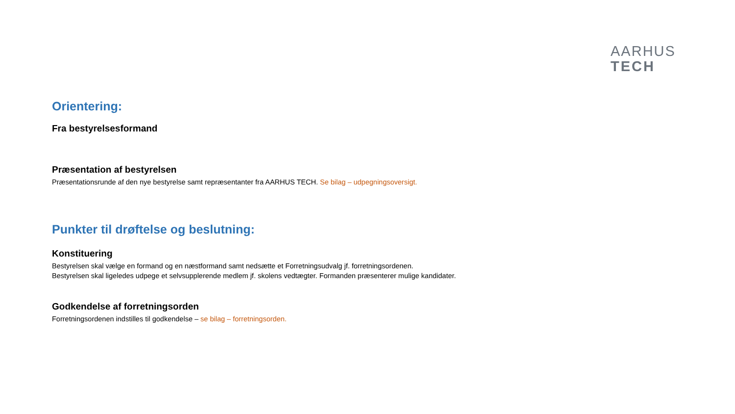AARHUS
TECH
Orientering:
Fra bestyrelsesformand
Præsentation af bestyrelsen
Præsentationsrunde af den nye bestyrelse samt repræsentanter fra AARHUS TECH. Se bilag – udpegningsoversigt.
Punkter til drøftelse og beslutning:
Konstituering
Bestyrelsen skal vælge en formand og en næstformand samt nedsætte et Forretningsudvalg jf. forretningsordenen.
Bestyrelsen skal ligeledes udpege et selvsupplerende medlem jf. skolens vedtægter. Formanden præsenterer mulige kandidater.
Godkendelse af forretningsorden
Forretningsordenen indstilles til godkendelse – se bilag – forretningsorden.